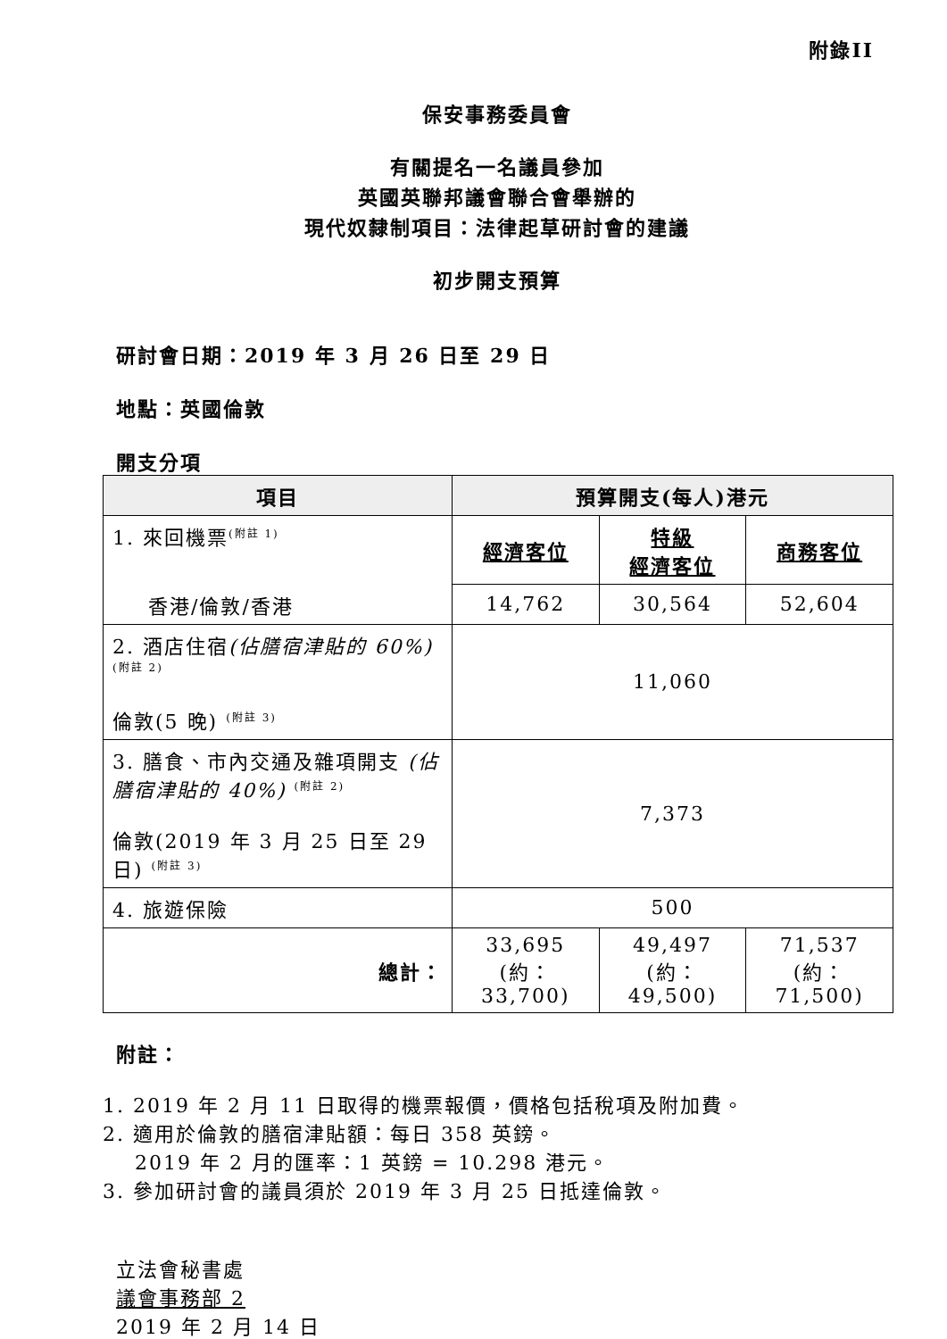附錄II
保安事務委員會
有關提名一名議員參加
英國英聯邦議會聯合會舉辦的
現代奴隸制項目：法律起草研討會的建議
初步開支預算
研討會日期：2019 年 3 月 26 日至 29 日
地點：英國倫敦
開支分項
| 項目 | 預算開支(每人)港元 | | |
| --- | --- | --- | --- |
| 1. 來回機票<sup>(附註 1)</sup> | 經濟客位 | 特級 經濟客位 | 商務客位 |
| 香港/倫敦/香港 | 14,762 | 30,564 | 52,604 |
| 2. 酒店住宿 (佔膳宿津貼的 60%) <sup>(附註 2)</sup> 倫敦(5 晚) <sup>(附註 3)</sup> | 11,060 | | |
| 3. 膳食、市內交通及雜項開支 (佔膳宿津貼的 40%) <sup>(附註 2)</sup> 倫敦(2019 年 3 月 25 日至 29 日) <sup>(附註 3)</sup> | 7,373 | | |
| 4. 旅遊保險 | 500 | | |
| 總計： | 33,695 (約：33,700) | 49,497 (約：49,500) | 71,537 (約：71,500) |
附註：
1. 2019 年 2 月 11 日取得的機票報價，價格包括稅項及附加費。
2. 適用於倫敦的膳宿津貼額：每日 358 英鎊。
2019 年 2 月的匯率：1 英鎊 = 10.298 港元。
3. 參加研討會的議員須於 2019 年 3 月 25 日抵達倫敦。
立法會秘書處
議會事務部 2
2019 年 2 月 14 日